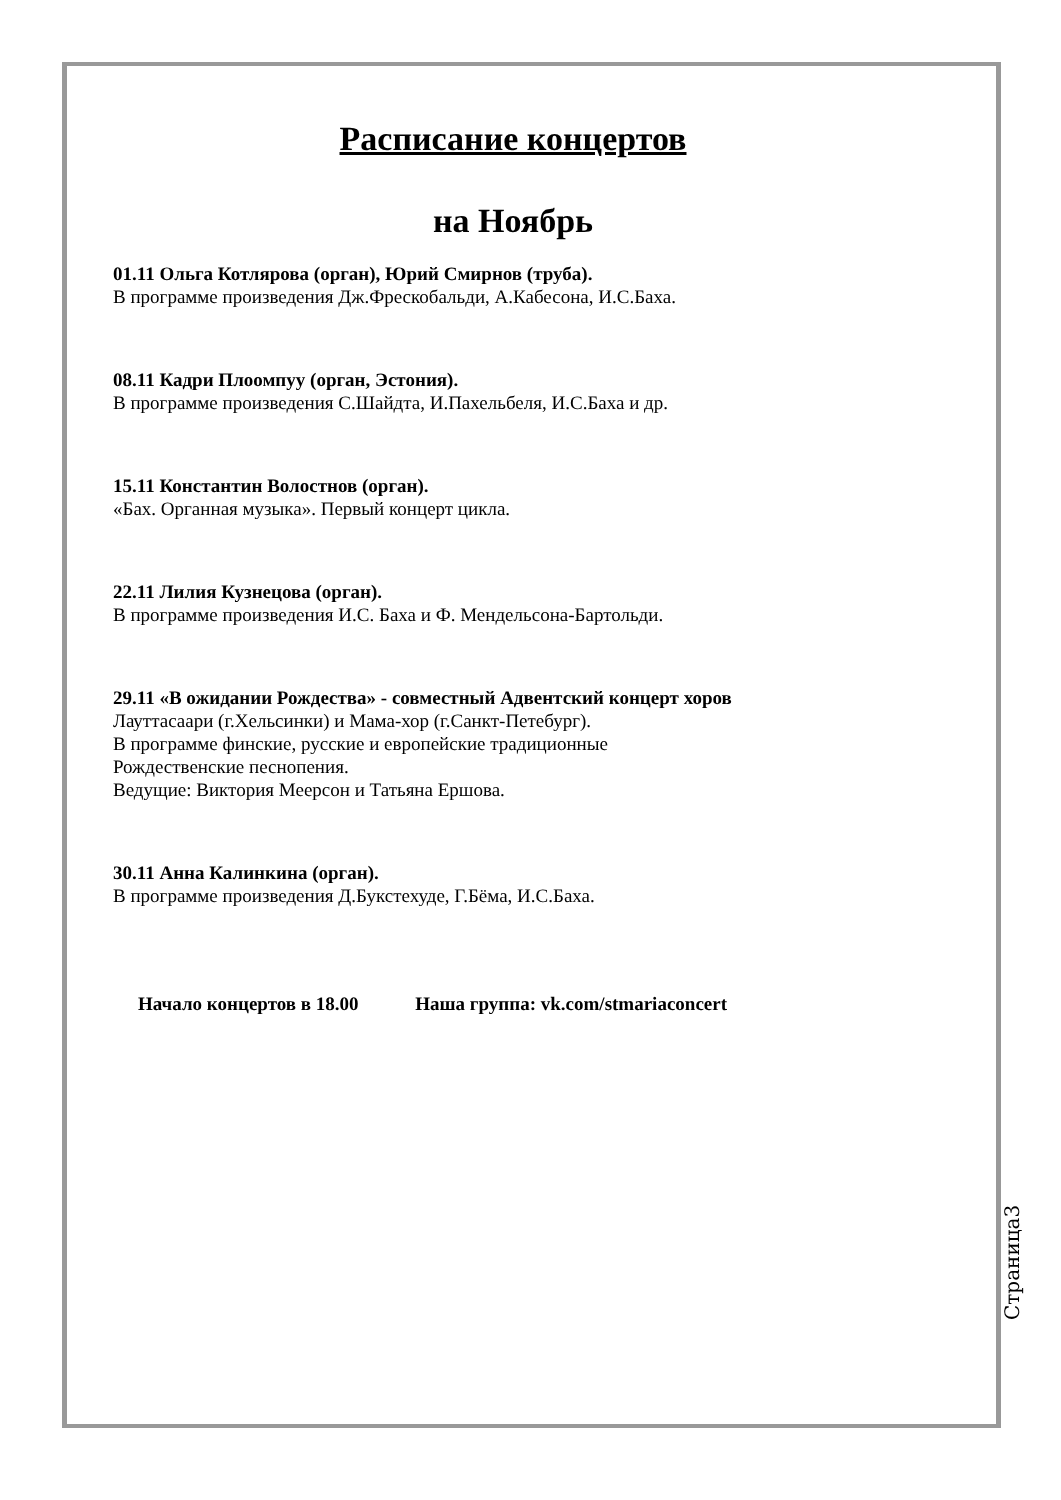Расписание концертов
на Ноябрь
01.11 Ольга Котлярова (орган), Юрий Смирнов (труба).
В программе произведения Дж.Фрескобальди, А.Кабесона, И.С.Баха.
08.11 Кадри Плоомпуу (орган, Эстония).
В программе произведения С.Шайдта, И.Пахельбеля, И.С.Баха и др.
15.11 Константин Волостнов (орган).
«Бах. Органная музыка». Первый концерт цикла.
22.11 Лилия Кузнецова (орган).
В программе произведения И.С. Баха и Ф. Мендельсона-Бартольди.
29.11 «В ожидании Рождества» - совместный Адвентский концерт хоров
Лауттасаари (г.Хельсинки) и Мама-хор (г.Санкт-Петебург).
В программе финские, русские и европейские традиционные
Рождественские песнопения.
Ведущие: Виктория Меерсон и Татьяна Ершова.
30.11 Анна Калинкина (орган).
В программе произведения Д.Букстехуде, Г.Бёма, И.С.Баха.
Начало концертов в 18.00 Наша группа: vk.com/stmariaconcert
Страница3